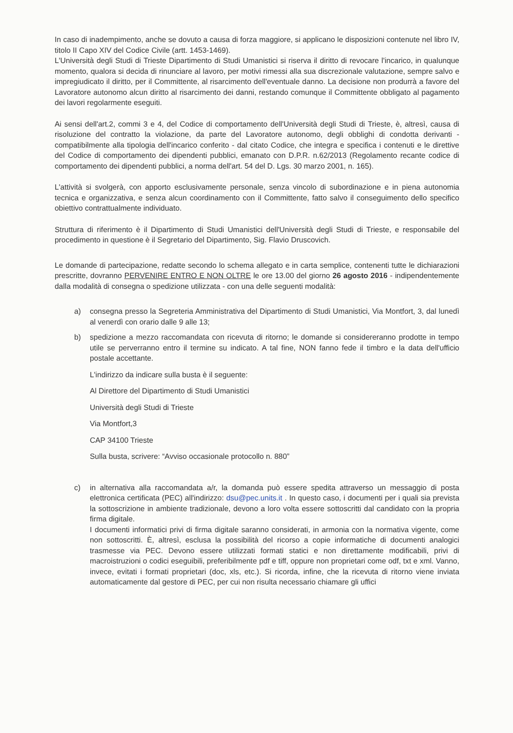In caso di inadempimento, anche se dovuto a causa di forza maggiore, si applicano le disposizioni contenute nel libro IV, titolo II Capo XIV del Codice Civile (artt. 1453-1469).
L'Università degli Studi di Trieste Dipartimento di Studi Umanistici si riserva il diritto di revocare l'incarico, in qualunque momento, qualora si decida di rinunciare al lavoro, per motivi rimessi alla sua discrezionale valutazione, sempre salvo e impregiudicato il diritto, per il Committente, al risarcimento dell'eventuale danno. La decisione non produrrà a favore del Lavoratore autonomo alcun diritto al risarcimento dei danni, restando comunque il Committente obbligato al pagamento dei lavori regolarmente eseguiti.
Ai sensi dell'art.2, commi 3 e 4, del Codice di comportamento dell'Università degli Studi di Trieste, è, altresì, causa di risoluzione del contratto la violazione, da parte del Lavoratore autonomo, degli obblighi di condotta derivanti - compatibilmente alla tipologia dell'incarico conferito - dal citato Codice, che integra e specifica i contenuti e le direttive del Codice di comportamento dei dipendenti pubblici, emanato con D.P.R. n.62/2013 (Regolamento recante codice di comportamento dei dipendenti pubblici, a norma dell'art. 54 del D. Lgs. 30 marzo 2001, n. 165).
L'attività si svolgerà, con apporto esclusivamente personale, senza vincolo di subordinazione e in piena autonomia tecnica e organizzativa, e senza alcun coordinamento con il Committente, fatto salvo il conseguimento dello specifico obiettivo contrattualmente individuato.
Struttura di riferimento è il Dipartimento di Studi Umanistici dell'Università degli Studi di Trieste, e responsabile del procedimento in questione è il Segretario del Dipartimento, Sig. Flavio Druscovich.
Le domande di partecipazione, redatte secondo lo schema allegato e in carta semplice, contenenti tutte le dichiarazioni prescritte, dovranno PERVENIRE ENTRO E NON OLTRE le ore 13.00 del giorno 26 agosto 2016 - indipendentemente dalla modalità di consegna o spedizione utilizzata - con una delle seguenti modalità:
a) consegna presso la Segreteria Amministrativa del Dipartimento di Studi Umanistici, Via Montfort, 3, dal lunedì al venerdì con orario dalle 9 alle 13;
b) spedizione a mezzo raccomandata con ricevuta di ritorno; le domande si considereranno prodotte in tempo utile se perverranno entro il termine su indicato. A tal fine, NON fanno fede il timbro e la data dell'ufficio postale accettante.
L'indirizzo da indicare sulla busta è il seguente:
Al Direttore del Dipartimento di Studi Umanistici
Università degli Studi di Trieste
Via Montfort,3
CAP 34100 Trieste
Sulla busta, scrivere: “Avviso occasionale protocollo n. 880”
c) in alternativa alla raccomandata a/r, la domanda può essere spedita attraverso un messaggio di posta elettronica certificata (PEC) all'indirizzo: dsu@pec.units.it . In questo caso, i documenti per i quali sia prevista la sottoscrizione in ambiente tradizionale, devono a loro volta essere sottoscritti dal candidato con la propria firma digitale.
I documenti informatici privi di firma digitale saranno considerati, in armonia con la normativa vigente, come non sottoscritti. È, altresì, esclusa la possibilità del ricorso a copie informatiche di documenti analogici trasmesse via PEC. Devono essere utilizzati formati statici e non direttamente modificabili, privi di macroistruzioni o codici eseguibili, preferibilmente pdf e tiff, oppure non proprietari come odf, txt e xml. Vanno, invece, evitati i formati proprietari (doc, xls, etc.). Si ricorda, infine, che la ricevuta di ritorno viene inviata automaticamente dal gestore di PEC, per cui non risulta necessario chiamare gli uffici